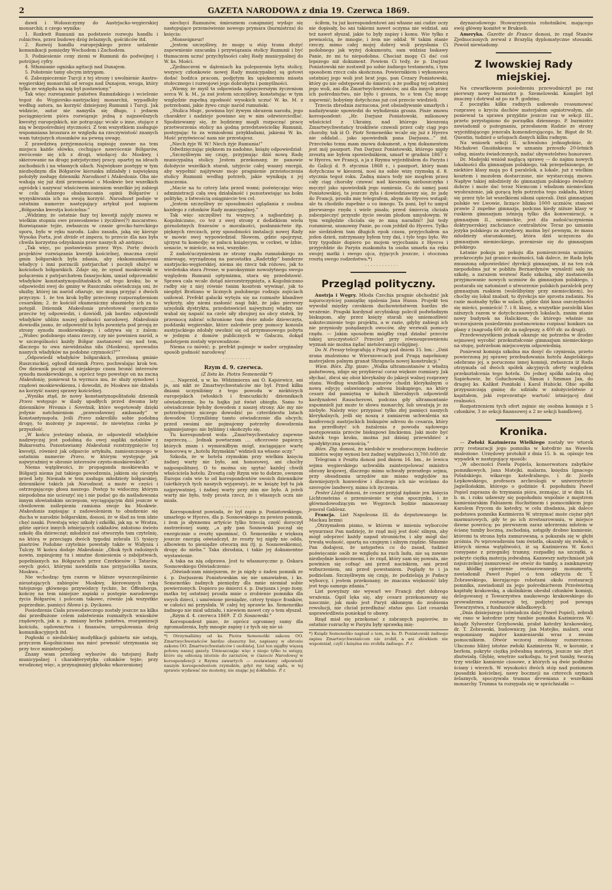2 GAZETA NARODOWA z dnia 19. Czerwca 1869.
dawii i Wołoszczyzny do Austrjacko-węgierskiej monarchii; z czego wynika:
1. Rozkwit Rumunii na podstawie rozwoju handlu i rolnictwa, przez budowę dróg żelaznych, gościńców itd.
2. Rozwój handlu europejskiego przez ustalenie komunikacji pomiędzy Wschodem i Zachodem.
3. Podniesienie ceny ziemi w Rumunii do podwójnej i potrójnej cyfry.
4. Stłumianie ogniska agitacji nad Dunajem.
5. Położenie tamy obcym intrygom.
6. Zabezpieczenie Turcji z tej strony i uwolnienie Austro-węgierskiej monarchii od wroga nad Dunajem, wroga, który tylko ze względu na nią był postawiony.“
Tak więc rozwiązanie państwa Rumuńskiego i wcielenie tegoż do Węgiersko-austrjackiej monarchii, wypadłoby według autora, na korzyść dzisiejszej Rumunii i Turcji. Jak widzicie, autor nie namyśla się długo, i jednem pociągnięciem pióra rozwiązuje jedną z najzawilszych kwestyj europejskich, nie potrącając wcale o inne, stojące z nią w bezpośredniej styczności. Z tem wszystkiem zasługuje wspomniana broszura ze względu na rzeczywistość znanych wam tutejszych stosunków na pewną uwagę.
Z prawdziwą przyjemnością zapisuję zawsze na tem miejscu każde słówko, cechujące nawrócenie Bółgarów, zwrócenie się ich z drogi, wiodącej do Moskwy, i skierowanie na drogę patrjotycznej pracy, opartej na ideach zachodnich i na własnych siłach. Największe postępy w tym niezbędnym dla Bółgarów kierunku zdziałały i największą położyły zasługę dzienniki Narodnost i Makedonia. Oba nie wahają się już dziś przemawiać o Moskwie bez wszelkich ogródek i nazywać właściwem imieniem wszelkie jej zabiegi w celu dalszego obałamucania opinii Bółgarów i wyzyskiwania ich na swoją korzyść. Narodnost podaje w ostatnim numerze następujący artykuł pod napisem „Bółgarska kwestja kościelna:“
„Widzimy, że ostatnie fazy tej kwestji zajęły znowu w wielkim stopniu owe prawosławne i życzliwe(?) mocarstwo. Rozwiązanie tejże, zwłaszcza w czasie grecko-tureckiego sporu, było w ręku narodu. Lubo zasada, jaką się kieruje Wysoka Porta, jest divide et impera, to przecie dla nas była chwila korzystna odzyskania praw naszych ab antiquo.
„Tak więc, po postawieniu przez Wys. Portę dwóch projektów rozwiązania kwestji kościelnej, znaczna część gmin bółgarskich była zdania, aby ekskomunikowani władycy i inni porzucili patrjarchat i poczęli służyć w kościołach bółgarskich. Zdaje się, że synod moskiewski w połączeniu z patrjarchatem fanarjockim, umiał odprowadzić władyków konstantynopolitańskich od tego kroku; bo w odpowiedzi swej do gminy w Ruszczuku oświadczają oni, że służby, której im naród ofiaruje, nie mogą przyjąć z dwóch przyczyn: 1. że ten krok byłby przeciwny rozporządzeniom cesarskim; 2. że kościół ekumeniczny słusznieby ich za to potępił. Dziennik Makedonia protestował energicznie przeciw tej odpowiedzi, i dowiódł, jak bardzo odpowiedź władyków ubliża naszej godności narodowej. Makedonia dowiodła jasno, że odpowiedź ta była powzięta pod presją ze strony synodu moskiewskiego, i odzywa się z żalem: „„Wobec podobnego stanu rzeczy, czy nie powinien naród, a w szczególności każdy Bółgar zastanowić się nad tem, dlaczego to owa niewidzialna siła (Moskwa), sprowadza naszych władyków na podobne czynności?““
„Odpowiedź władyków bółgarskich, przesłaną gminie Ruszczuckiej, ogłosił dziennik Pravo, pochwalając krok ten. Ów dziennik począł od niejakiego czasu bronić interesów synodu moskiewskiego, a oprócz tego powstaje on na zacną Makedonię, ponieważ ta wyrzuca mu, że służy synodowi i rządowi moskiewskiemu, i dowodzi, że Moskwa nie działała na korzyść naszej sprawy kościelnej.
„Wynika ztąd, że nowy konstantynopolitański dziennik Pravo wstępuje w ślady upadłych przed dwoma laty dzienników Wremia i Sovetnik, które wegetowały dzięki jedynie natchnieniom „prawosławnej ambasady“ w Konstantynopolu. Jeśli Pravo zakreśliło sobie podobną drogę, to możemy je zapewnić, że niewiętna czeka je przyszłość.
„W końcu jesteśmy zdania, że odpowiedź władyków nadzwyczaj jest podobną do owej supliki notablów z Bukaresztu. Pozostawiamy Makedonii rozstrzygnięcie tej kwestji, również jak odparcie artykułu, zamieszczonego w ostatnim numerze Pravo, w którym występuje jak najwyraźniej w obronie interesów czysto-moskiewskich“.
Niema wątpliwości, że propaganda moskiewska w Bółgarji niema już takiego powodzenia, jakiem się cieszyła przed laty. Niemała w tem zasługa młodzieży bółgarskiej, dzienników takich jak Narodnost, a może w części i ostrzegającego głosu naszego. Postęp to widoczny, którym niepodobna nie ucieszyć się i nie podać go do naśladowania innym słowiańskim szczepom, wyciągającym dziś jeszcze w chwilowem zaślepieniu ramiona swoje ku Moskwie. Makedonia zapisując z zadowoleniem to obudzenie się ducha w narodzie bółgarskim, donosi, że w ślad za tem idzie chęć nauki. Powstają więc szkoły i szkółki, jak np. w Wratza, gdzie oprócz innych istniejących zakładów, założono świeżo szkołę dla dziewcząt; młodzież zaś otworzyła tam czytelnię, na którą w przeciągu dwóch tygodni zebrała 15 tysięcy piastrów. Podobne czytelnie powstały także w Widyniu i Tulczy. W końcu dodaje Makedonia: „Obok tych radośnych nowin, zapisujemy tu i smutne doniesienia o zabójstwach, popełnianych na Bółgarach przez Czerkiesów i Tatarów, owych gości, którymi nawidziła nas przyjaciółka nasza, Moskwa...“
Nie wchodząc tym razem w bliższe wyszczególnienie nieustających zabiegów Moskwy, kierowanych ręką tutejszego głównego przywódzcy tychże, br. Offenberga, kończę na tem niniejsze zapiski o postępie narodowego życia Bółgarów, i polecam takowe, równie jak wszystkie poprzednie, pamięci Słowa i p. Dyckawo.
Posiedzenia Ciała prawodawczego zostały jeszcze na kilka dni przedłużone celem załatwienia rozmaitych wniosków rządowych, jak n. p. zmiany herbu państwa, reorganizacji kościoła, sądownictwa i finansów, uregulowania dróg komunikacyjnych itd.
Pogłoski o niedalekiej modyfikacji gabinetu nie ustają, przyczem Kogolniczano ma mieć pewność utrzymania się przy tece ministerjalnej.
Znany wam przebieg wyborów do tutejszej Rady municypalnej i charakterystyka członków tejże; przy wrodzonej więc, a przynajmniej głęboko wkorzenionej
niechęci Rumunów, śmiesznem conajmniej wydaje się następujące przemówienie nowego prymara (burmistrza) do księcia:
„Monseigneur!
„Jestem szczęśliwy, że mogę u stóp tronu złożyć zapewnienie szacunku i przywiązania stolicy Rumunii i być tłumaczem uczuć przychylności całej Rady municypalnej do W. ks. Mości.
„Zjednoczeni w dążeniach ku polepszeniu bytu stolicy, wszyscy członkowie nowej Rady municypalnej są gotowi dodać bodźca pracom, podjętym ku upiększeniu miasta stołecznego i rozwojowi jego dobrobytu i pomyślności.
„Wiemy, że myśl ta odpowiada najszczerszym życzeniom serca W. k. M., ja zaś jestem szczęśliwy, konstatując w tym względzie zupełną zgodność wysokich uczuć W. ks. M. z potrzebami, jakie żywo czuje naród rumuński.
„Stolica Msgr., powinna być żywym obrazem narodu, jego charakter i nadzieje powinne się w nim odzwierciedlać. Spodziewamy się, że będziemy mogli rozpocząć pracę przetworzenia stolicy na godną przedstawicielkę Rumunii, postępując tu za wzniosłemi przykładami, jakiemi W. ks. Mość przyświecać nam nie przestajesz.
„Niech żyje W. W.! Niech żyje Rumunia!“
Odwdzięczając pięknem za nadobne, książę odpowiedział:
„Szczęśliwym się czuję, przyjmując dziś nową Radę municypalną stolicy. Jestem przekonany, że panowie dołożycie wszelkich starań, użyjecie całej waszej energii, aby wypełnić najżywsze moje pragnienie przeistoczenia stolicy Rumunii według potrzeb, jakie wynikają z jej znaczenia.
„Macie na to cztery lata przed wami; poświęcając więc administracji całą swą działalność i pozostawiając na boku politykę, z łatwością osiągniecie ten cel.
„Jestem szczęśliwy ze sposobności oglądania z osobna każdego z członków Rady municypalnej.“
Tak więc szczęśliwi tu wszyscy, a najbardziej p. Kogolniczano, co też z swej strony z dodatkiem wielu górnolotnych frazesów o moralności, posłannictwie itp. pięknych rzeczach, przy sposobności instalacji nowej Rady w mowie swej wypowiedział. Słowem, gdzie spojrzysz, ujrzysz tu komedję: w pałacu książęcym, w cerkwi, w Izbie, senacie, w mieście, na wsi, wszędzie.
Z zadośćuczynieniem ze strony rządu rumuńskiego za zniewagę, wyrządzoną na parostatku „Radetzky“ banderze austrjacko-węgierskiej, niema się rzecz tak różowo, jak to wiedeńska stara Presse, w paroksyzmie nowożytnego swego względem Rumunii optymizmu, stara się przedstawić. Sprawa cała wcale dotąd nierozstrzygnięta, a Kogolniczano radby się z niej równie tanim kosztem wywinąć, jak to niegdyś Bratiano w licznych podobnego rodzaju zajściach usiłował. Prefekt gałacki wytęża się na rozmaite kłamliwe wykręty, aby niemi zasłonić nagi fakt, że jako pierwszy urzędnik dystryktu, przedstawiciel najwyższej władzy, nie wahał się napaść na czele siły zbrojnej na obcy statek, by przemocą zabrać schronione tam dwie młode dziewczęta, poddanki węgierskie, które zaledwie przy pomocy konsula austrjackiego zdołały uwolnić się od przymusowego pobytu w jednym z domów publicznych w Gałaczu, dokąd podstępem zostały wprowadzone.
Niema co mówić; p. prefekt pojmuje w nader oryginalny sposób godność narodową!
. . . . . . . . . .
Rzym d. 9. czerwca.
(Z listu ks. Piotra Semeneńki *)
.... Naprzód, u w. ks. Włdzimierza ani O. Kajsiewicz, ani ja, ani nikt ze Zmartwychwstańców nie był. Przed kilku dniami uczyniliśmy z tego powodu w niektórych europejskich (włoskich i francuzkich) dziennikach oświadczenie, bo ta bajka już świat obiegła. Samo to oświadczenie byłoby dowodem z naszej strony. Ale my nie potrzebujemy niczego dowodzić po czterdziestu latach dowodów. Uczyniliśmy tamto oświadczenie dla obcych; przed swoimi nie pojmujemy potrzeby dowodzenia najmniejszego: nie byliśmy i skończyło się.
Tu korespondent woła: „Zmartwychwstańcy zapewne zaprzeczą.... Jednak powtarzam .... oficerowie papiezcy, których znam i wymieniłbym mógł, zaciągające wartę honorową w „hotelu Rzymskim“ widzieli na własne oczy.“
Szkoda, że w hotelu rzymskim przy wielkim księciu żadnej warty nie było, ani honorowej, ani choćby najpospolitszej. O to można się spytać każdej chwili właściciela hotelu. Zresztą cały Rzym wie to dobrze, owszem Europa cała wie to od korespondentów swoich dzienników (uietkórych tych naszych wyjąwszy), że w. książę był tu jak najprywatniej, i żadnej warty przy nim nie było. A jeżeli warty nie było, tedy prosta rzecz, że i własnych oczu nie miała.
. . . . . . . . . .
Korespondent powiada, że był zapis p. Poniatowskiego, umarłego w Hyeres, dla p. Sosnowskiego za pewien pomnik, i żem ja słynnemu artyście tylko trzecią część doręczył zastrzeżonej sumy, „a gdy pan Sosnowski począł się energicznie o resztę upominać, O. Semeneńko z większą jeszcze energią oświadczył, że reszty tej nigdy nie odda, albowiem to pieniądze otworzą mu (tj. p. Sosnowskiemu), drogę do nieba.“ Taka zbrodnia, i takie jej dokumentne wystawienie.
A taka na nią odprawa. Jest to własnoręczne p. Oskara Sosnowskiego Oświadczenie:
„Oświadczam niniejszem, że ja nigdy o żaden pomnik ze ś. p. Darjuszem Poniatowskim się nie umawiałem, i ks. Semeneńko żadnych pieniędzy dla mnie niemiał sobie powierzonych. Dopiero po śmierci ś. p. Darjusza i jego żony, matka tej ostatniej prosiła mnie o zrobienie pomnika dla swych dzieci, i umówione pieniądze, cztery tysiące franków, w całości mi przysłała. W całej tej sprawie ks. Semeneńko żadnego nie miał udziału, i niewiem nawet czy o tem słyszał.
„Rzym d. 4. czerwca 1869. T. O. Sosnowski.“
Korespondent pisze, że oprócz ogromnej sumy dla zgromadzenia, były mnogie zapisy i z tych się nie ui-
*) Otrzymaliśmy od ks. Piotra Semeneńki zakonu OO. Zmartwychwstańców bardzo obszerny list, napisany w obronie zakonu OO. Zmartwychwstańców i osobistej. List ten zająłby więszą połowę naszej gazety. Umieszczając więc z niego tylko te ustępy, które się odnoszą istotnie do zarzutów, w Gazecie Narodowej w korespondencji z Rzymu zawartych — zostawiamy odpowiedź naszym korespondentom rzymskim, gdyż my tutaj sądu, w tej sprawie wydawać nie możemy, nie znając jej dokładnie. P. r.
ściłem, tu już korespondentowi ani własne ani cudze oczy nie dopisały, bo ani takiemi nawet oczyma nie widział, ani też nawet słyszał, jakie to były zapisy i komu. Wie tylko z pewnością, że mnogie, i żem nie oddał. W takim stanie rzeczy, mimo całej mojej dobrej woli przysłania Ci podobnego jak wyżej dokumentu, sam widzisz łaskawy Panie, że mi to niepodobna. Chociaż mogę Ci dać coś lepszego niż dokument. Powiem Ci tedy, że p. Darjusz Poniatowski nie zostawił po sobie żadnego testamentu, i tym sposobem rzecz cała skończona. Powiernikiem i wykonawcą ostatniej jego woli jest brat jego, pan Cezary Poniatowski, który go nie odstępował do śmierci; a że podług tej ostatniej jego woli, ani dla Zmartwychwstańców, ani dla innych przez ich pośrednictwo, nie było i grosza, to o tem Cię mogę zapewnić; bobyśmy dotychczas już coś przecie wiedzieli.
Trzecia zbrodnia zarzucona, jest obsiadywanie umarłych i nadużywanie spowiedzi do wyłudzenia grosza. Pisze znowu korespondent: „Hr. Darjusz Poniatowski, milionowy właściciel z Ukrainy, nad którego kieszenią Zmartwychwstańcy troskliwie czuwali przez cały ciąg jego choroby, tak iż O. Piotr Semeneńko wcale się już z Hyeres nie oddalał... jako spowiednik pana Darjusza...“ itd. Przeciwko temu mam znowu dokument, a tym dokumentem jest mój paszport. Pan Darjusz Poniatowski, którego nigdy zresztą nie byłem spowiednikiem, umarł w grudniu 1867 r. w Hyeres, we Francji, a ja z Rzymu wyjeżdżałem do Paryża i do Galicji d. 9. stycznia 1868 r., i paszport, który mam dotychczas w kieszeni, nosi na sobie wizę rzymską d. 8. stycznia tegoż roku. Żadną miara tedy nie mogłem przez cały ciąg choroby czuwać nad kieszenią nieboszczyka i męczyć jako spowiednik jego sumienia. Co do samej pani Poniatowskiej, ta jeszcze żyła i dowiedziawszy się, że jadę do Francji, prosiła mię telegrafem, abym do Hyeres wstąpił; ale tu chodziło zupełnie o co innego. Ta pani, był to umysł pierwszego rzędu i wiele pisała; przed śmiercią chciała zabezpieczyć przyszłe życie swoim płodom umysłowym. W tym względzie chciała się ze mną naradzić! Już tedy rozumiesz, szanowny Panie, po com jeździł do Hyeres. Tylko nie siedziałem tam długich epok czasu, przyjechałem na jeden dzień, zatrzymany byłem trzy dni, i tyle tego było. We trzy tygodnie dopiero po mojem wyjechaniu z Hyeres i przyjeździe do Paryża zuakomita ta osoba umarła na ręku swojej matki i swego ojca, żyjących jeszcze, i otoczona resztą swego rodzeństwa.*)
. . . . . . . . . . . .
Przegląd polityczny.
Austrja i Węgry. Młoda Czechia pragnie obchodzić jak najuroczyściej pamiątkę spalenia Jana Hussa. Projekt ten wywołał między czeskiem duchowieństwem bardzo złe wrażenie. Pragski kardynał arcybiskup polecił podwładnym biskupom, aby przez księży starali się uniemożliwić uskutecznienie tego projektu, a w razie, gdyby zabiegi ich nie przyniosły pożądanych owoców, aby wezwali pomocy rządu. — Jakim sposobem mógłby rząd działać przeciw takiej uroczystości? Przecież przy równouprawnieniu wyznań nie można żądać nietolerancji religijnej.
Do N. Pressy telegrafują z Pragi pod dniem 15. bm.: „Dziś zrana znaleziono w Wierszowcach pod Pragą napełniony materjałem palnym granat Shrapnela nowej konstrukcji.“
Wien. Börs. Ztg. pisze: „Walka ultramontanów z władzą państwową, zdaje się przybierać coraz większe rozmiary. Jak słychać, zbroi się obóz klerykalny do jakiejś walnej rozprawy stanu. Według wszelkich pozorów chodzi klerykalnym o nową edycję osławionego adresu biskupiego, na który cesarz dał pamiętną w kołach liberalnych odpowiedź kardynałowi Rauscherowi, podczas gdy ultramontanie zapomnieli już może te słowa monarchy, lub uważają je za niebyłe. Należy więc przypisać tylko złej pamięci naszych klerykalnych, jeśli się noszą z zamiarem uchwalenia na konferencji austrjackich biskupów adresu do cesarza, który ma przedłożyć ich żażalenia z powodu sądowego postępowania przeciw biskupowi linckiemu. Jaki może być skutek tego kroku, można już dzisiaj przewidzieć z apodyktyczną pewnością.“
Börs. Ztg. donosi, że niedobór w zeszłorocznym budżecie ministra wojny wynosi bez żadnej wątpliwości 3,700.000 złr.
Telegram z Pesztu donosi pod dniem 16. bm., że lewica sejmu węgierskiego uchwaliła zainterpelować ministra obrony krajowej, dlaczego mimo uchwały przeszłego sejmu, przy obsadzaniu urzędów nie miano względów na dawniejszych honwedów i dlaczego ich nie wcielano do szeregów landwery, mimo ich życzenia.
Pester Lloyd donosi, że cesarz przyjął żądanie jen. księcia Lichtensteina o przeniesienie w stan spoczynku, i że głównodowodzącym we Węgrzech będzie mianowany jenerał Gablenz.
Francja. List Napoleona III. do deputowanego br. Mackau brzmi:
„Otrzymałem pismo, w którem w imieniu wyborców wynurzasz Pan nadzieję, że rząd mój jest dość silnym, aby mógł odeprzeć każdy napad stronnictw, i aby mógł dać trwałą wolność, opartą na czujnym i silnym rządzie. Słusznie Pan dodajesz, że ustępstwa co do zasad, tudzież poświęcanie osób ze względu na ruch ludu, nie są zawsze niezbędnie koniecznemi, i że rząd, który sam się poważa, nie powinien się cofnąć ani przed naciskiem, ani przed wzburzeniem, ani przed powstaniem. Poglądy te i ja podzielam. Szczęśliwym się czuję, że podzielają je Pańscy wyborcy, i jestem przekonany, że znaczna większość Izby jest tego samego zdania.“
List powyższy nie wywarł we Francji zbyt dobrego wrażenia. Ogół lęka się, aby cesarz przekonawszy się naocznie, jak mało jest Paryż skłonnym do zrobienia rewolucji, nie chciał przedłużać status quo. List cesarski usprawiedliwia poniekąd te obawy.
Rząd miał się przekonać z zabranych papierów, że ostatnie rozruchy w Paryżu były sprawką mię-
*) Ksiądz Semeneńko napisał o tem, że ks. D. Poniatowski żadnego zapisu Zmartwychwstańcom nie zrobił, a ani słówkiem nie wspomniał, czyli i księżna nie zrobiła żadnego. P. r.
dzynarodowego Stowarzyszenia robotników, mającego swój główny komitet w Brukseli.
Ameryka. Gazette de France donosi, że rząd Stanów Zjednoczonych zerwał z Brazylią dyplomatyczne stosunki. Powód niewiadomy.
Z lwowskiej Rady miejskiej.
Na czwartkowem posiedzeniu przewodniczył po raz pierwszy nowy burmistrz p. Szemelowski. Komplet był znaczny i dotrwał aż po za 9. godzinę.
Z początku kilku radnych usiłowało reasumować rozprawę o kryciu dachów materjałem ogniotrwałym, ale ponieważ ta sprawa przyjdzie jeszcze raz w sekcji III., przeto przystąpiono do porządku dziennego. P. burmistrz zawiadomił o pożegnaniu, przesłanem Radzie ze strony wyjeżdżającego jenerała komenderującego, hr. Bigot de St. Quentin, tudzież o urlopach danych kilku radnym.
Na wniosek sekcji II. uchwalono jednogłośnie, dr. Michałowi Gnoińskiemu w uznaniu przeszło 20-letnich usług, miastu świadczonych, nadać obywatelstwo honorowe.
Dr. Madejski wniósł naglącą sprawę — do najmu nowych lokalności dla gimnazjum polskiego, tak przepełnionego, że niektóre klasy mają po 4 paralelek, a lokale, już z wielkim kosztem i mozołem dostarczone, nie wystarczają znowu. Napływ takiej młodzieży do gimnazjum polskiego świadczy dobrze i może dać teraz Niemcom i władzom niemieckim wyobrażenie, jak gorącą była potrzeba tego zakładu, której się przez tyle lat wszelkiemi siłami opierali. Dziś gimnazjum polskie we Lwowie, liczące blizko 1000 uczniów, stanowi prawie 2 zupełne gimnazja, podczas kiedy niższe klasy w ruskiem gimnazjum istnieją tylko dla konweniencji, a gimnazjum II., niemieckie, jest dla zadośćuczynienia doktrynerskiej zachciance centralistów. Teraz po uznaniu języka polskiego za urzędowy, można być pewnym, że masa młodzieży starozakonnej, która dziś uczęszcza do gimnazjum niemieckiego, przeniesie się do gimnazjum polskiego.
Łatanie pokoju po pokoju dla pomieszczenia uczniów, przekroczyło już granice możności, tak dalece, że Rada była zmuszoną odpowiedzieć dyrekcji gimnazjum, iż na ten rok niepodobna już w pobliżu Bernardynów wynaleźć salę na szkołę, a zarazem wezwać Radę szkolną, aby zastanowiła przyjmowanie nowych uczniów do gimnazjum polskiego, i postarała się natomiast o utworzenie polskich paralelek przy gimnazjum ruskiem (wolelibyśmy przy niemieckiem), bo choćby się lokal znalazł, to dyrekcja nie sprosta zadaniu. Na razie możnaby tylko w salach, gdzie dziś kasa oszczędności się mieści, pomieścić 7. i 8. klasę, a wszystkie paralelki klas niższych razem w dotychczasowych lokalach, zanim stanie nowy budynek na Halickiem, do którego właśnie na wczorajszem posiedzeniu postanowiono rozpisać konkurs na plany z (nagrodą 600 złr. za najlepszy, a 400 złr. za drugi).
Przedewszystkiem jednak okazuje się potrzeba w drodze sejmowej wyrobić przekształcenie gimnazjum niemieckiego na stopę, potrzebom miejscowym odpowiednią.
Ponieważ komisja szkolna ma dosyć do czynienia, przeto powierzoną jej sprawę przebudowania hotelu Angielskiego odebrano jej, a poruczono innej komisji, zwłaszcza iż Rada otrzymała od dwóch spółek akcyjnych oferty względem przekształcenia tego hotelu. Do jednej spółki należą obaj Sapiehowie, hr. Gołuchowski, Simon i Sznman Jan, do drugiej ks. Kalikst Poniński i Karol Hubicki. Obie spółki przypuszczają gminę do udziału w założycielstwie z kapitałem, jaki reprezentuje wartość istniejącej dziś realności.
Rozpatrzeniem tych ofert zajmie się osobna komisja z 5 członków, 3 ze sekcji finansowej a 2 ze sekcji handlowej.
Kronika.
— Zwłoki Kazimierza Wielkiego zostały we wtorek przy restauracji jego pomnika w katedrze na Wawelu znalezione. Urzędowy protokół z dnia 15. b. m. opisuje ten wypadek w następujący sposób:
„W obecności Pawła Popiela, konserwatora zabytków pomnikowych, Jana Matejki, malarza, księdza Ignacego Polańskiego, wikarego katedralnego, i dr. Józefa Łepkowskiego, profesora archeologii w uniwersytecie Jagiellońskim, którego o godzinie 4. popołudniu Paweł Popiel zaprasza do trzymania pióra, zeznając, iż w dniu 14. b. m. i roku udawszy się popołudniu wspólnie z majstrem kamieniarskim Fabianem Hochstimem i pomocnikiem jego Karolem Frycem do katedry, w celu zbadania, jak dalece podstawa pomnika Kazimierza W. utrzymać może ciężar płyt marmurowych, gdy te po ich zrestaurowaniu, w miejsce dawne powrócą; po pierwszem zaraz uderzeniu młotem w ścianę tumby boczną, zachodnią, ustąpiły drobne kamienie, któremi ta strona była zamurowaną, a pokazała się w głębi próżnia. Po wprowadzeniu tam światła, okazały się zwłoki, o których niema wątpliwości, iż są Kazimierza W. Kości rozsypane z przegniłej trumny, rozpadłej na szczątki, a pokryte ciężką materją jedwabną. Kazawszy natychmiast jak najszczelniej zamurować ów otwór do tumby, a zamknąwszy na kłódkę opierzenie restaurowanego monumentu, zawiadomił Paweł Popiel o tem odkryciu dr. T. Żebrawskiego, kierującego robotami około restauracji pomnika, zawiadomił za jego pośrednictwem Prześwietną kapitułę krakowską, a okólnikiem obesłał członków komisji, delegowanej z Towarzystwa naukowego krakowskiego do prowadzenia restauracji tej, podjętej pod powagą Towarzystwa, z funduszów składkowych.
„Dnia dzisiejszego (oświadcza dalej Paweł Popiel), zebrali się rano w katedrze przy tumbie pomnika Kazimierza W.: ksiądz Sylwester Grzybowski, prałat katedry krakowskiej, dr. T. Żebrawski, budowniczy, Jan Matejko, malarz, oraz wspomniany majster kamieniarski wraz z swoim pomocnikiem. Otwór wczoraj zrobiony rozszerzono. Ułaczono bliżej istotne zwłoki Kazimierza W., w koronie, z berłem, pokryte ciężką jedwabną materją, jeszcze nie zbyt zbutwiałą. Głębię, wnętrze sarkofagu, to jest tumby, tworzą trzy wielkie kamienie ciosowe, z których są dwie podłużne ściany i wierzch. W wysokości dwóch stóp nad poziomem (posadzki kościelnej, nawy bocznej) na czterech szynach żelaznych, spoczywała trumna drewniana z wszelkimi monarchy. Trumna ta rozsypała się w spróchniałki —